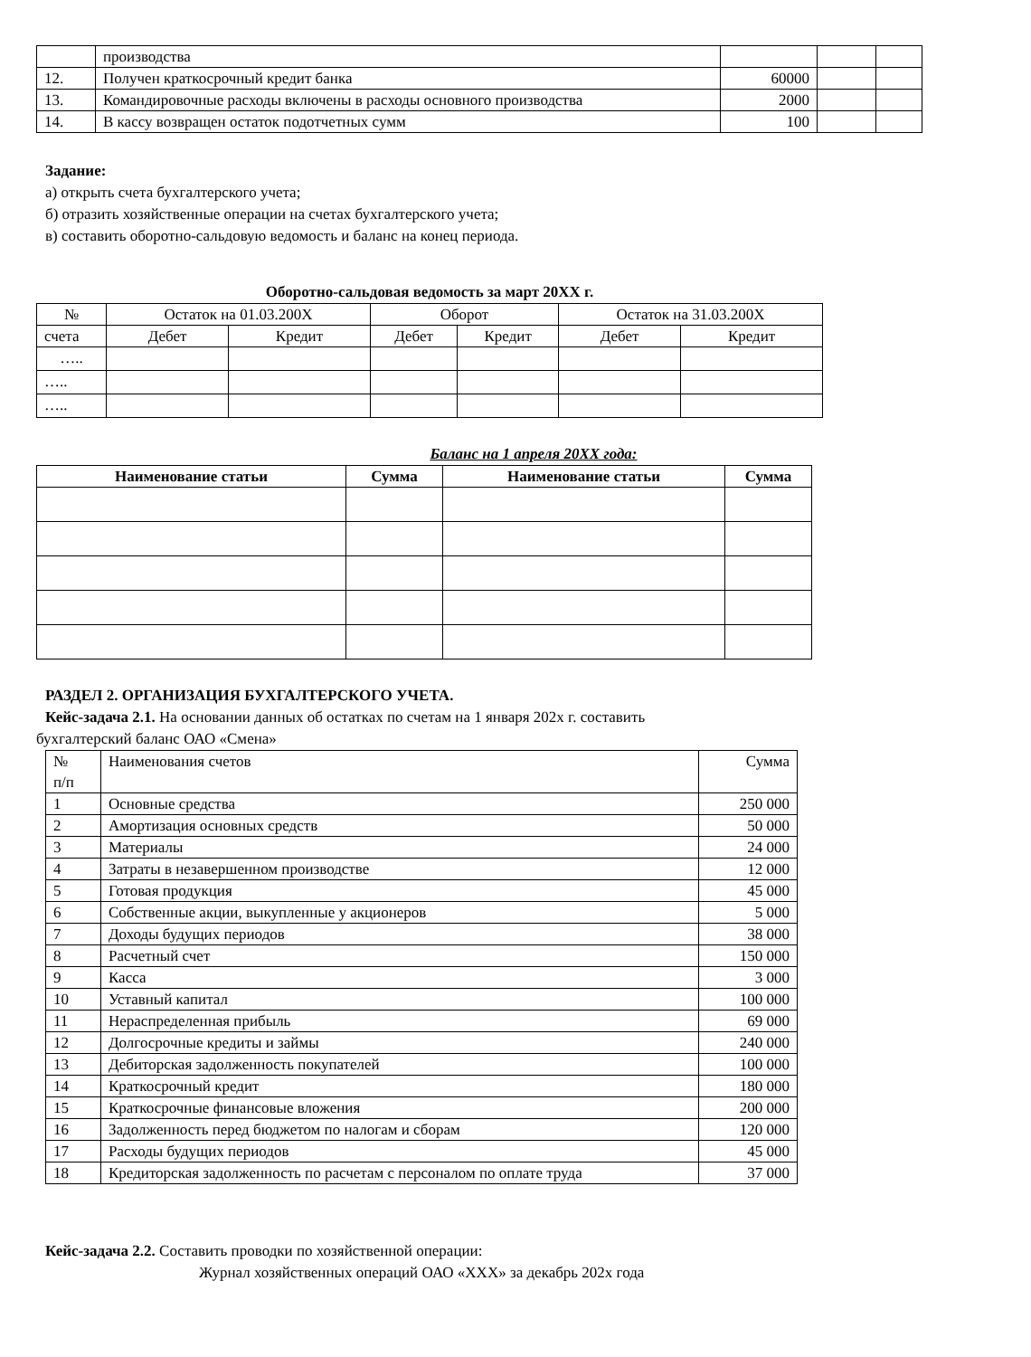| | производства | | | |
| 12. | Получен краткосрочный кредит банка | 60000 | | |
| 13. | Командировочные расходы включены в расходы основного производства | 2000 | | |
| 14. | В кассу возвращен остаток подотчетных сумм | 100 | | |
Задание:
а) открыть счета бухгалтерского учета;
б) отразить хозяйственные операции на счетах бухгалтерского учета;
в) составить оборотно-сальдовую ведомость и баланс на конец периода.
Оборотно-сальдовая ведомость за март 20ХХ г.
| № | Остаток на 01.03.200Х | | Оборот | | Остаток на 31.03.200Х | |
| счета | Дебет | Кредит | Дебет | Кредит | Дебет | Кредит |
| ….. | | | | | | |
| ….. | | | | | | |
| ….. | | | | | | |
Баланс на 1 апреля 20ХХ года:
| Наименование статьи | Сумма | Наименование статьи | Сумма |
| --- | --- | --- | --- |
РАЗДЕЛ 2. ОРГАНИЗАЦИЯ БУХГАЛТЕРСКОГО УЧЕТА.
Кейс-задача 2.1. На основании данных об остатках по счетам на 1 января 202х г. составить
бухгалтерский баланс ОАО «Смена»
| № п/п | Наименования счетов | Сумма |
| 1 | Основные средства | 250 000 |
| 2 | Амортизация основных средств | 50 000 |
| 3 | Материалы | 24 000 |
| 4 | Затраты в незавершенном производстве | 12 000 |
| 5 | Готовая продукция | 45 000 |
| 6 | Собственные акции, выкупленные у акционеров | 5 000 |
| 7 | Доходы будущих периодов | 38 000 |
| 8 | Расчетный счет | 150 000 |
| 9 | Касса | 3 000 |
| 10 | Уставный капитал | 100 000 |
| 11 | Нераспределенная прибыль | 69 000 |
| 12 | Долгосрочные кредиты и займы | 240 000 |
| 13 | Дебиторская задолженность покупателей | 100 000 |
| 14 | Краткосрочный кредит | 180 000 |
| 15 | Краткосрочные финансовые вложения | 200 000 |
| 16 | Задолженность перед бюджетом по налогам и сборам | 120 000 |
| 17 | Расходы будущих периодов | 45 000 |
| 18 | Кредиторская задолженность по расчетам с персоналом по оплате труда | 37 000 |
Кейс-задача 2.2. Составить проводки по хозяйственной операции:
Журнал хозяйственных операций ОАО «ХХХ» за декабрь 202х года